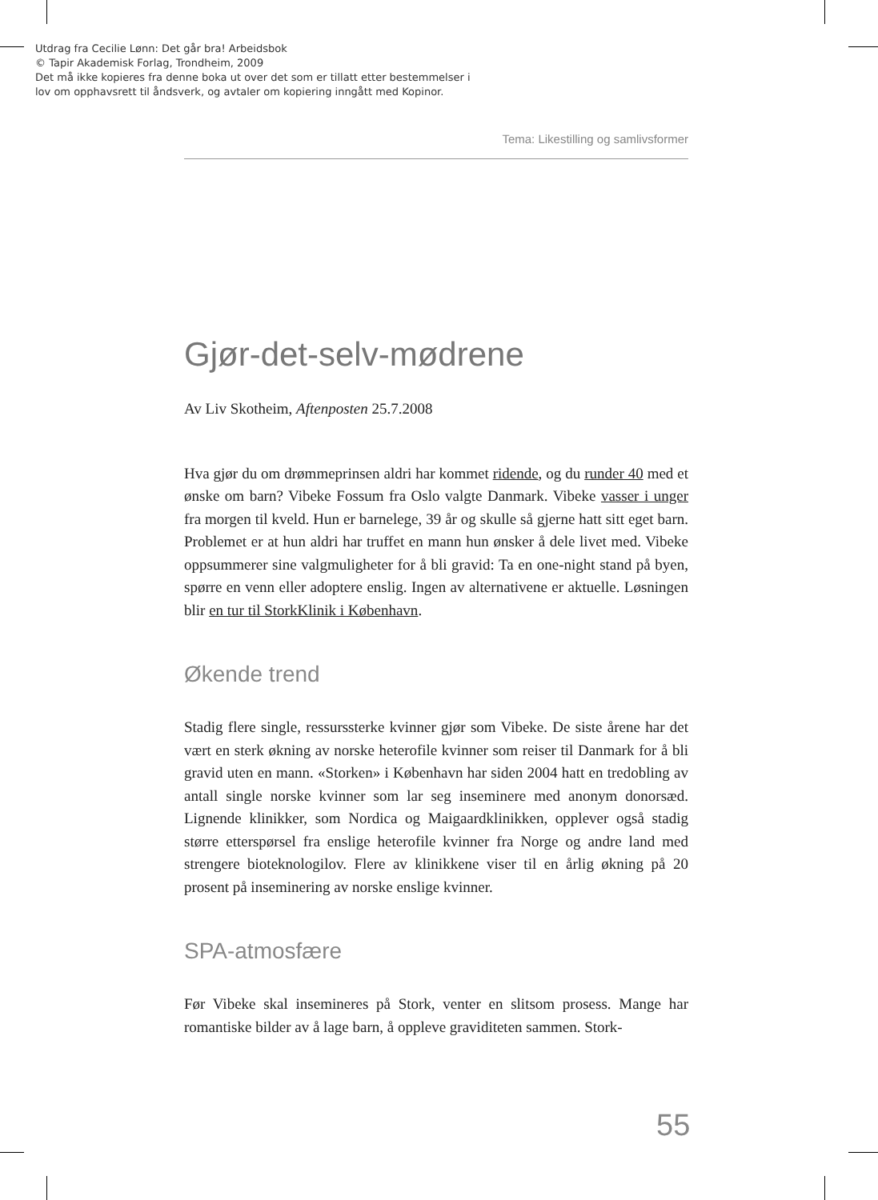Utdrag fra Cecilie Lønn: Det går bra! Arbeidsbok
© Tapir Akademisk Forlag, Trondheim, 2009
Det må ikke kopieres fra denne boka ut over det som er tillatt etter bestemmelser i
lov om opphavsrett til åndsverk, og avtaler om kopiering inngått med Kopinor.
Tema: Likestilling og samlivsformer
Gjør-det-selv-mødrene
Av Liv Skotheim, Aftenposten 25.7.2008
Hva gjør du om drømmeprinsen aldri har kommet ridende, og du runder 40 med et ønske om barn? Vibeke Fossum fra Oslo valgte Danmark. Vibeke vasser i unger fra morgen til kveld. Hun er barnelege, 39 år og skulle så gjerne hatt sitt eget barn. Problemet er at hun aldri har truffet en mann hun ønsker å dele livet med. Vibeke oppsummerer sine valgmuligheter for å bli gravid: Ta en one-night stand på byen, spørre en venn eller adoptere enslig. Ingen av alternativene er aktuelle. Løsningen blir en tur til StorkKlinik i København.
Økende trend
Stadig flere single, ressurssterke kvinner gjør som Vibeke. De siste årene har det vært en sterk økning av norske heterofile kvinner som reiser til Danmark for å bli gravid uten en mann. «Storken» i København har siden 2004 hatt en tredobling av antall single norske kvinner som lar seg inseminere med anonym donorsæd. Lignende klinikker, som Nordica og Maigaardklinikken, opplever også stadig større etterspørsel fra enslige heterofile kvinner fra Norge og andre land med strengere bioteknologilov. Flere av klinikkene viser til en årlig økning på 20 prosent på inseminering av norske enslige kvinner.
SPA-atmosfære
Før Vibeke skal insemineres på Stork, venter en slitsom prosess. Mange har romantiske bilder av å lage barn, å oppleve graviditeten sammen. Stork-
55